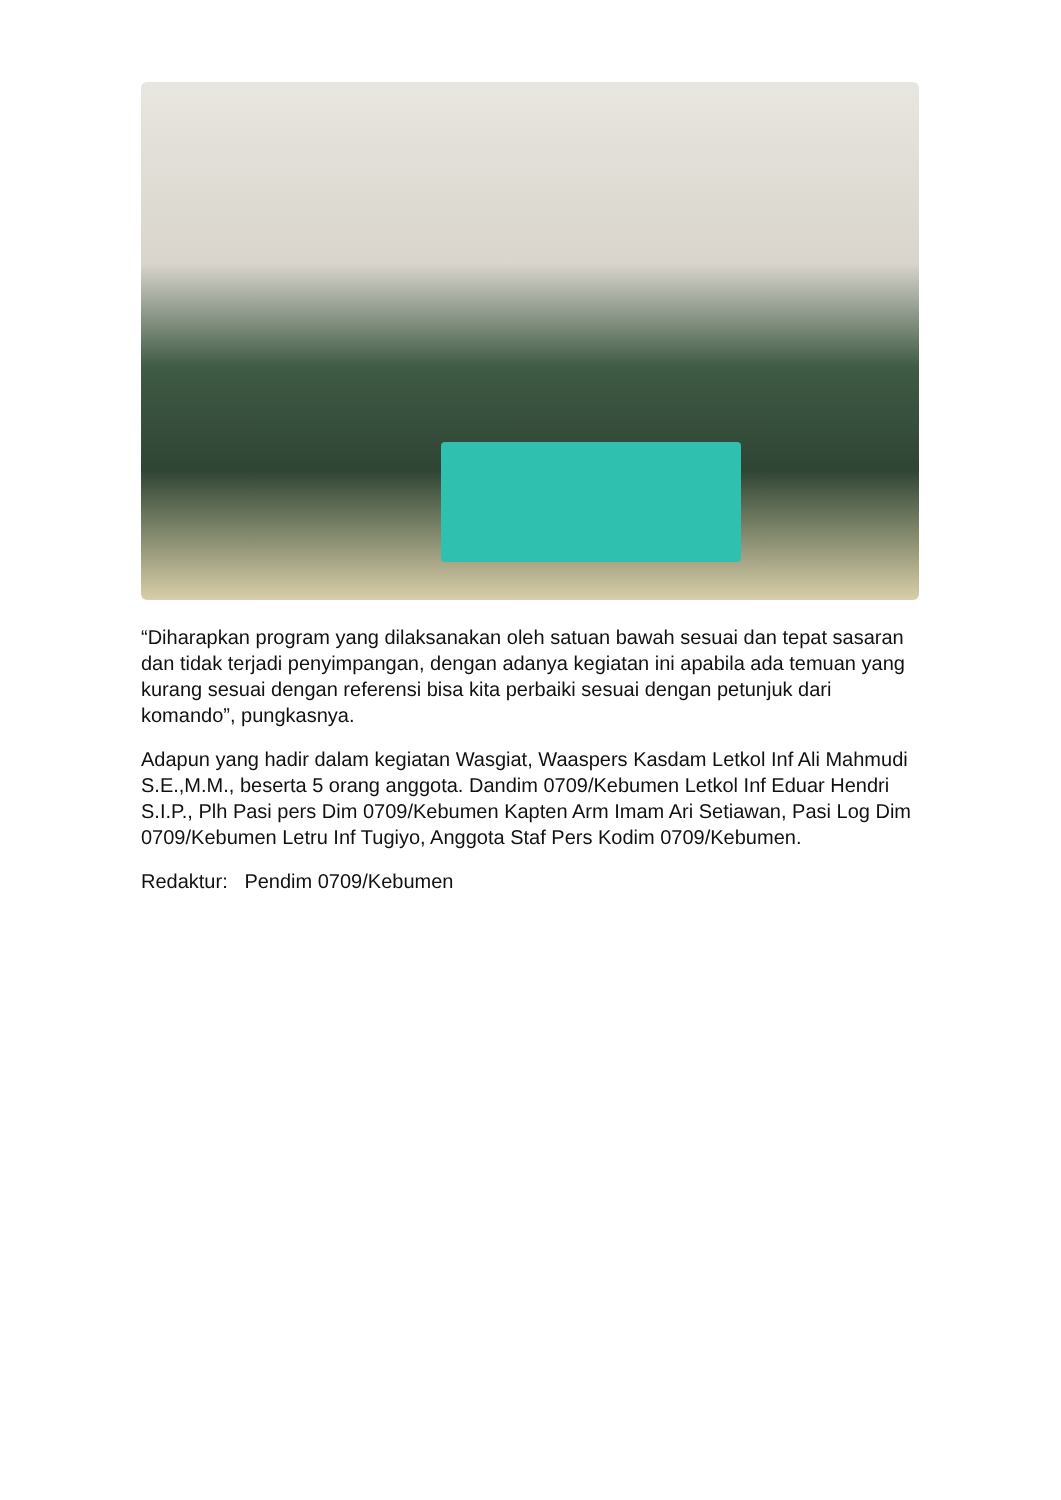“Diharapkan program yang dilaksanakan oleh satuan bawah sesuai dan tepat sasaran dan tidak terjadi penyimpangan, dengan adanya kegiatan ini apabila ada temuan yang kurang sesuai dengan referensi bisa kita perbaiki sesuai dengan petunjuk dari komando”, pungkasnya.
Adapun yang hadir dalam kegiatan Wasgiat, Waaspers Kasdam Letkol Inf Ali Mahmudi S.E.,M.M., beserta 5 orang anggota. Dandim 0709/Kebumen Letkol Inf Eduar Hendri S.I.P., Plh Pasi pers Dim 0709/Kebumen Kapten Arm Imam Ari Setiawan, Pasi Log Dim 0709/Kebumen Letru Inf Tugiyo, Anggota Staf Pers Kodim 0709/Kebumen.
Redaktur: Pendim 0709/Kebumen